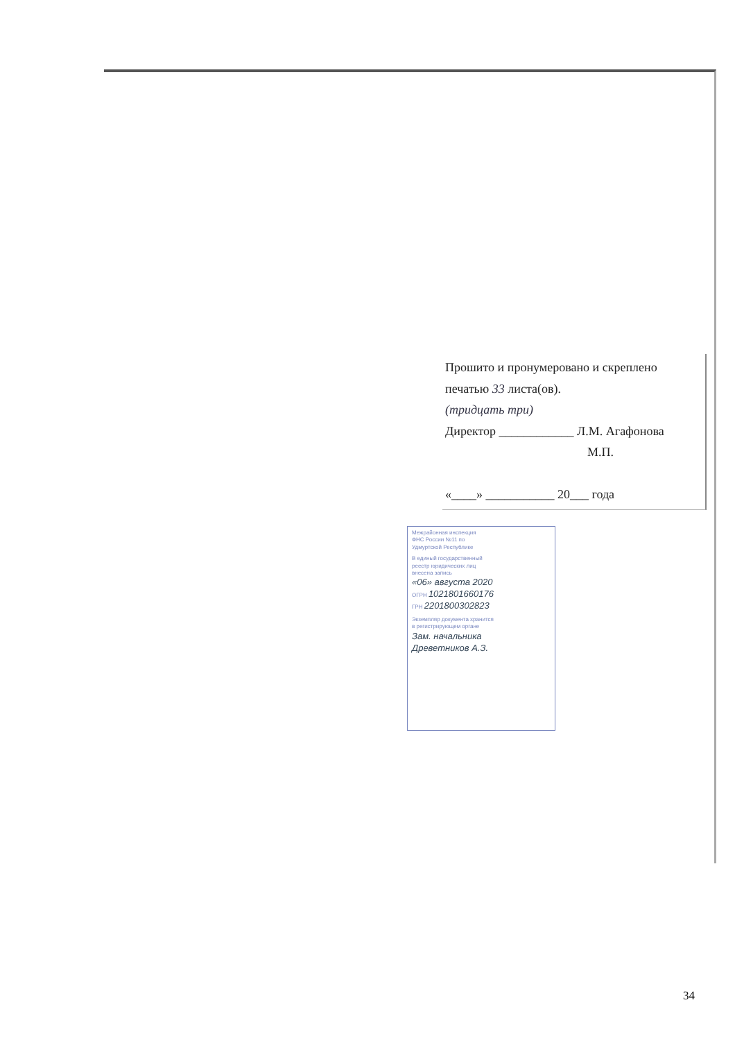Прошито и пронумеровано и скреплено
печатью 33 листа(ов).
(тридцать три)
Директор ____________ Л.М. Агафонова
М.П.
«____» ___________ 20___ года
Межрайонная инспекция
ФНС России №11 по
Удмуртской Республике
В единый государственный
реестр юридических лиц
внесена запись
«06» августа 2020
ОГРН 1021801660176
ГРН 2201800302823
Экземпляр документа хранится
в регистрирующем органе
Зам. начальника
Древетников А.З.
34